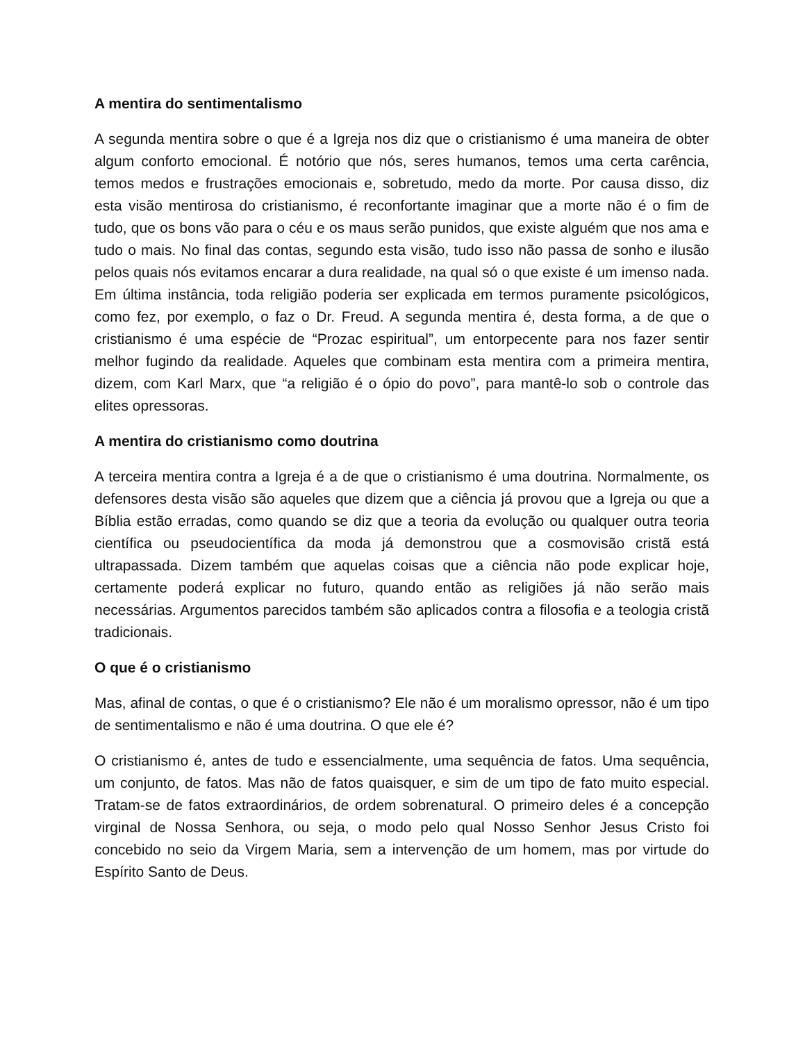A mentira do sentimentalismo
A segunda mentira sobre o que é a Igreja nos diz que o cristianismo é uma maneira de obter algum conforto emocional. É notório que nós, seres humanos, temos uma certa carência, temos medos e frustrações emocionais e, sobretudo, medo da morte. Por causa disso, diz esta visão mentirosa do cristianismo, é reconfortante imaginar que a morte não é o fim de tudo, que os bons vão para o céu e os maus serão punidos, que existe alguém que nos ama e tudo o mais. No final das contas, segundo esta visão, tudo isso não passa de sonho e ilusão pelos quais nós evitamos encarar a dura realidade, na qual só o que existe é um imenso nada. Em última instância, toda religião poderia ser explicada em termos puramente psicológicos, como fez, por exemplo, o faz o Dr. Freud. A segunda mentira é, desta forma, a de que o cristianismo é uma espécie de “Prozac espiritual”, um entorpecente para nos fazer sentir melhor fugindo da realidade. Aqueles que combinam esta mentira com a primeira mentira, dizem, com Karl Marx, que “a religião é o ópio do povo”, para mantê-lo sob o controle das elites opressoras.
A mentira do cristianismo como doutrina
A terceira mentira contra a Igreja é a de que o cristianismo é uma doutrina. Normalmente, os defensores desta visão são aqueles que dizem que a ciência já provou que a Igreja ou que a Bíblia estão erradas, como quando se diz que a teoria da evolução ou qualquer outra teoria científica ou pseudocientífica da moda já demonstrou que a cosmovisão cristã está ultrapassada. Dizem também que aquelas coisas que a ciência não pode explicar hoje, certamente poderá explicar no futuro, quando então as religiões já não serão mais necessárias. Argumentos parecidos também são aplicados contra a filosofia e a teologia cristã tradicionais.
O que é o cristianismo
Mas, afinal de contas, o que é o cristianismo? Ele não é um moralismo opressor, não é um tipo de sentimentalismo e não é uma doutrina. O que ele é?
O cristianismo é, antes de tudo e essencialmente, uma sequência de fatos. Uma sequência, um conjunto, de fatos. Mas não de fatos quaisquer, e sim de um tipo de fato muito especial. Tratam-se de fatos extraordinários, de ordem sobrenatural. O primeiro deles é a concepção virginal de Nossa Senhora, ou seja, o modo pelo qual Nosso Senhor Jesus Cristo foi concebido no seio da Virgem Maria, sem a intervenção de um homem, mas por virtude do Espírito Santo de Deus.